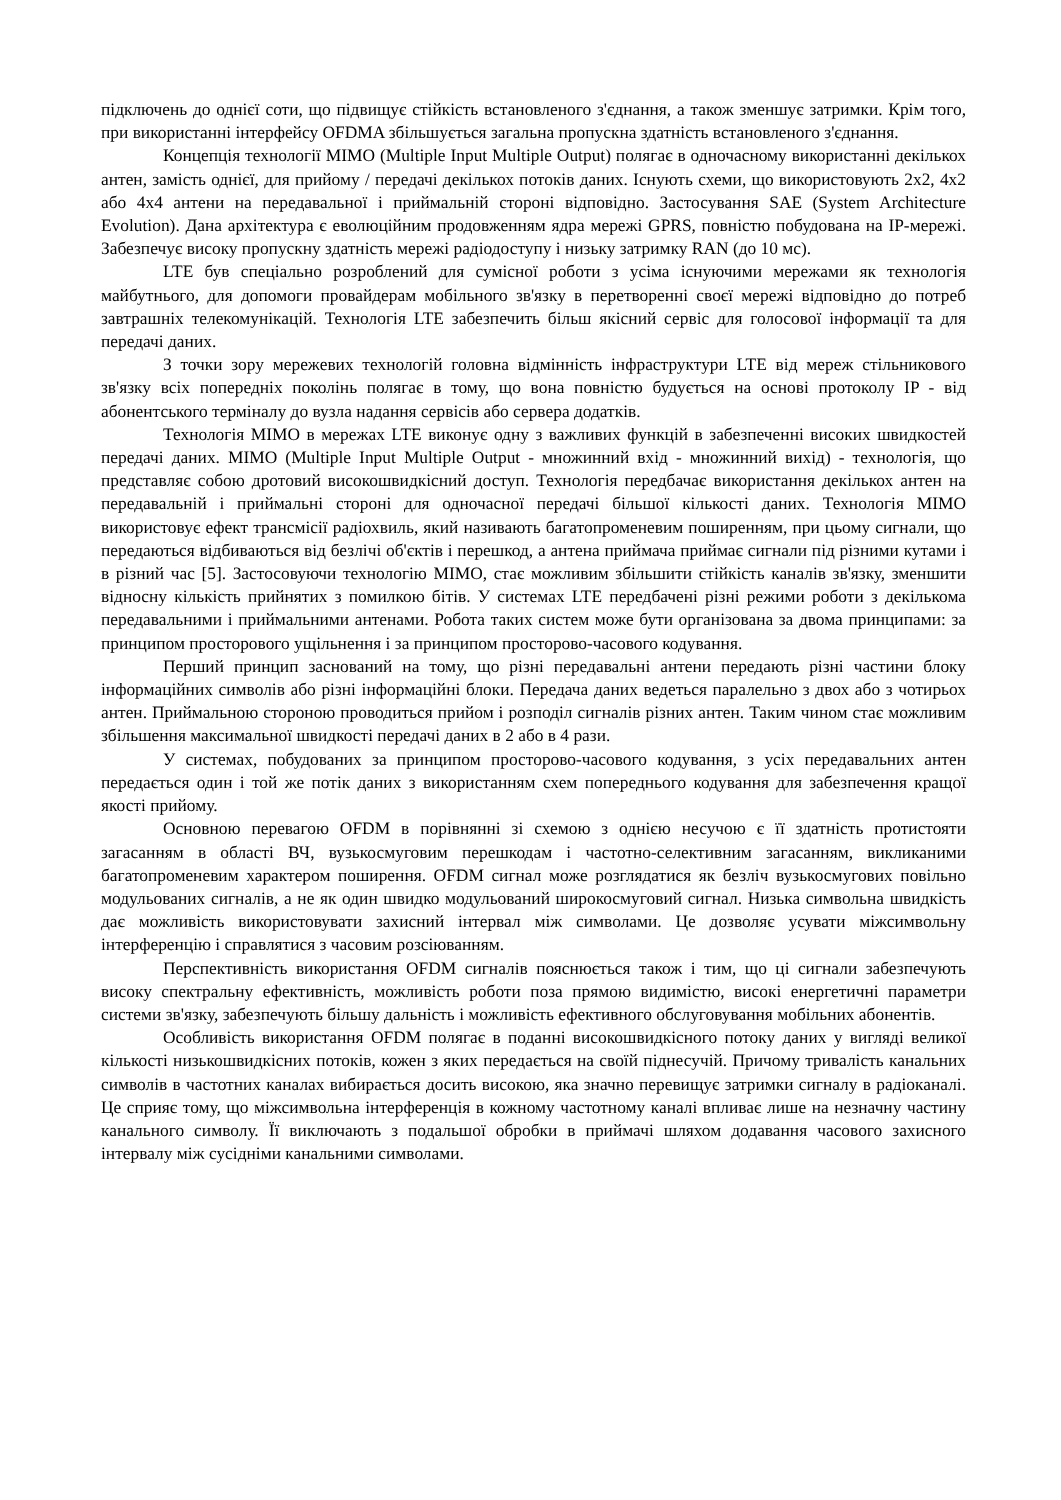підключень до однієї соти, що підвищує стійкість встановленого з'єднання, а також зменшує затримки. Крім того, при використанні інтерфейсу OFDMA збільшується загальна пропускна здатність встановленого з'єднання.
Концепція технології MIMO (Multiple Input Multiple Output) полягає в одночасному використанні декількох антен, замість однієї, для прийому / передачі декількох потоків даних. Існують схеми, що використовують 2x2, 4x2 або 4x4 антени на передавальної і приймальній стороні відповідно. Застосування SAE (System Architecture Evolution). Дана архітектура є еволюційним продовженням ядра мережі GPRS, повністю побудована на IP-мережі. Забезпечує високу пропускну здатність мережі радіодоступу і низьку затримку RAN (до 10 мс).
LTE був спеціально розроблений для сумісної роботи з усіма існуючими мережами як технологія майбутнього, для допомоги провайдерам мобільного зв'язку в перетворенні своєї мережі відповідно до потреб завтрашніх телекомунікацій. Технологія LTE забезпечить більш якісний сервіс для голосової інформації та для передачі даних.
З точки зору мережевих технологій головна відмінність інфраструктури LTE від мереж стільникового зв'язку всіх попередніх поколінь полягає в тому, що вона повністю будується на основі протоколу IP - від абонентського терміналу до вузла надання сервісів або сервера додатків.
Технологія MIMO в мережах LTE виконує одну з важливих функцій в забезпеченні високих швидкостей передачі даних. MIMO (Multiple Input Multiple Output - множинний вхід - множинний вихід) - технологія, що представляє собою дротовий високошвидкісний доступ. Технологія передбачає використання декількох антен на передавальній і приймальні стороні для одночасної передачі більшої кількості даних. Технологія MIMO використовує ефект трансмісії радіохвиль, який називають багатопроменевим поширенням, при цьому сигнали, що передаються відбиваються від безлічі об'єктів і перешкод, а антена приймача приймає сигнали під різними кутами і в різний час [5]. Застосовуючи технологію MIMO, стає можливим збільшити стійкість каналів зв'язку, зменшити відносну кількість прийнятих з помилкою бітів. У системах LTE передбачені різні режими роботи з декількома передавальними і приймальними антенами. Робота таких систем може бути організована за двома принципами: за принципом просторового ущільнення і за принципом просторово-часового кодування.
Перший принцип заснований на тому, що різні передавальні антени передають різні частини блоку інформаційних символів або різні інформаційні блоки. Передача даних ведеться паралельно з двох або з чотирьох антен. Приймальною стороною проводиться прийом і розподіл сигналів різних антен. Таким чином стає можливим збільшення максимальної швидкості передачі даних в 2 або в 4 рази.
У системах, побудованих за принципом просторово-часового кодування, з усіх передавальних антен передається один і той же потік даних з використанням схем попереднього кодування для забезпечення кращої якості прийому.
Основною перевагою OFDM в порівнянні зі схемою з однією несучою є її здатність протистояти загасанням в області ВЧ, вузькосмуговим перешкодам і частотно-селективним загасанням, викликаними багатопроменевим характером поширення. OFDM сигнал може розглядатися як безліч вузькосмугових повільно модульованих сигналів, а не як один швидко модульований широкосмуговий сигнал. Низька символьна швидкість дає можливість використовувати захисний інтервал між символами. Це дозволяє усувати міжсимвольну інтерференцію і справлятися з часовим розсіюванням.
Перспективність використання OFDM сигналів пояснюється також і тим, що ці сигнали забезпечують високу спектральну ефективність, можливість роботи поза прямою видимістю, високі енергетичні параметри системи зв'язку, забезпечують більшу дальність і можливість ефективного обслуговування мобільних абонентів.
Особливість використання OFDM полягає в поданні високошвидкісного потоку даних у вигляді великої кількості низькошвидкісних потоків, кожен з яких передається на своїй піднесучій. Причому тривалість канальних символів в частотних каналах вибирається досить високою, яка значно перевищує затримки сигналу в радіоканалі. Це сприяє тому, що міжсимвольна інтерференція в кожному частотному каналі впливає лише на незначну частину канального символу. Її виключають з подальшої обробки в приймачі шляхом додавання часового захисного інтервалу між сусідніми канальними символами.